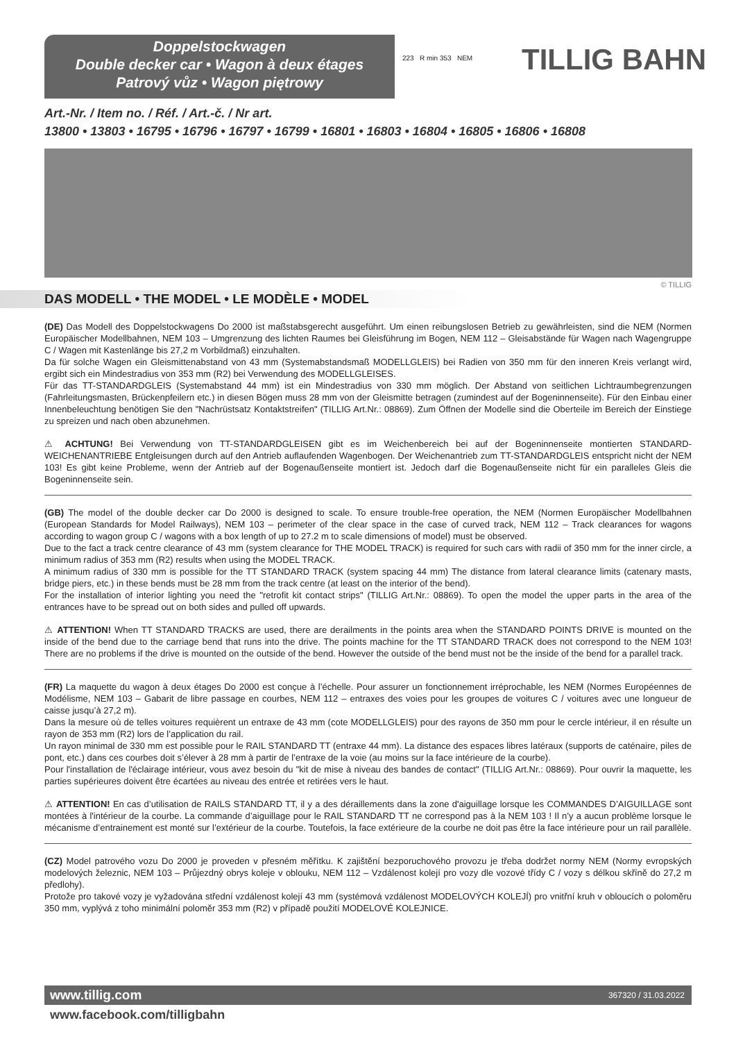Doppelstockwagen
Double decker car • Wagon à deux étages
Patrový vůz • Wagon piętrowy
223 R min 353 NEM TILLIG BAHN
Art.-Nr. / Item no. / Réf. / Art.-č. / Nr art.
13800 • 13803 • 16795 • 16796 • 16797 • 16799 • 16801 • 16803 • 16804 • 16805 • 16806 • 16808
© TILLIG
DAS MODELL • THE MODEL • LE MODÈLE • MODEL
(DE) Das Modell des Doppelstockwagens Do 2000 ist maßstabsgerecht ausgeführt. Um einen reibungslosen Betrieb zu gewährleisten, sind die NEM (Normen Europäischer Modellbahnen, NEM 103 – Umgrenzung des lichten Raumes bei Gleisführung im Bogen, NEM 112 – Gleisabstände für Wagen nach Wagengruppe C / Wagen mit Kastenlänge bis 27,2 m Vorbildmaß) einzuhalten.
Da für solche Wagen ein Gleismittenabstand von 43 mm (Systemabstandsmaß MODELLGLEIS) bei Radien von 350 mm für den inneren Kreis verlangt wird, ergibt sich ein Mindestradius von 353 mm (R2) bei Verwendung des MODELLGLEISES.
Für das TT-STANDARDGLEIS (Systemabstand 44 mm) ist ein Mindestradius von 330 mm möglich. Der Abstand von seitlichen Lichtraumbegrenzungen (Fahrleitungsmasten, Brückenpfeilern etc.) in diesen Bögen muss 28 mm von der Gleismitte betragen (zumindest auf der Bogeninnenseite). Für den Einbau einer Innenbeleuchtung benötigen Sie den "Nachrüstsatz Kontaktstreifen" (TILLIG Art.Nr.: 08869). Zum Öffnen der Modelle sind die Oberteile im Bereich der Einstiege zu spreizen und nach oben abzunehmen.
⚠ ACHTUNG! Bei Verwendung von TT-STANDARDGLEISEN gibt es im Weichenbereich bei auf der Bogeninnenseite montierten STANDARD-WEICHENANTRIEBE Entgleisungen durch auf den Antrieb auflaufenden Wagenbogen. Der Weichenantrieb zum TT-STANDARDGLEIS entspricht nicht der NEM 103! Es gibt keine Probleme, wenn der Antrieb auf der Bogenaußenseite montiert ist. Jedoch darf die Bogenaußenseite nicht für ein paralleles Gleis die Bogeninnenseite sein.
(GB) The model of the double decker car Do 2000 is designed to scale. To ensure trouble-free operation, the NEM (Normen Europäischer Modellbahnen (European Standards for Model Railways), NEM 103 – perimeter of the clear space in the case of curved track, NEM 112 – Track clearances for wagons according to wagon group C / wagons with a box length of up to 27.2 m to scale dimensions of model) must be observed.
Due to the fact a track centre clearance of 43 mm (system clearance for THE MODEL TRACK) is required for such cars with radii of 350 mm for the inner circle, a minimum radius of 353 mm (R2) results when using the MODEL TRACK.
A minimum radius of 330 mm is possible for the TT STANDARD TRACK (system spacing 44 mm) The distance from lateral clearance limits (catenary masts, bridge piers, etc.) in these bends must be 28 mm from the track centre (at least on the interior of the bend).
For the installation of interior lighting you need the "retrofit kit contact strips" (TILLIG Art.Nr.: 08869). To open the model the upper parts in the area of the entrances have to be spread out on both sides and pulled off upwards.
⚠ ATTENTION! When TT STANDARD TRACKS are used, there are derailments in the points area when the STANDARD POINTS DRIVE is mounted on the inside of the bend due to the carriage bend that runs into the drive. The points machine for the TT STANDARD TRACK does not correspond to the NEM 103! There are no problems if the drive is mounted on the outside of the bend. However the outside of the bend must not be the inside of the bend for a parallel track.
(FR) La maquette du wagon à deux étages Do 2000 est conçue à l’échelle. Pour assurer un fonctionnement irréprochable, les NEM (Normes Européennes de Modélisme, NEM 103 – Gabarit de libre passage en courbes, NEM 112 – entraxes des voies pour les groupes de voitures C / voitures avec une longueur de caisse jusqu’à 27,2 m).
Dans la mesure où de telles voitures requièrent un entraxe de 43 mm (cote MODELLGLEIS) pour des rayons de 350 mm pour le cercle intérieur, il en résulte un rayon de 353 mm (R2) lors de l’application du rail.
Un rayon minimal de 330 mm est possible pour le RAIL STANDARD TT (entraxe 44 mm). La distance des espaces libres latéraux (supports de caténaire, piles de pont, etc.) dans ces courbes doit s’élever à 28 mm à partir de l’entraxe de la voie (au moins sur la face intérieure de la courbe).
Pour l'installation de l'éclairage intérieur, vous avez besoin du "kit de mise à niveau des bandes de contact" (TILLIG Art.Nr.: 08869). Pour ouvrir la maquette, les parties supérieures doivent être écartées au niveau des entrée et retirées vers le haut.
⚠ ATTENTION! En cas d’utilisation de RAILS STANDARD TT, il y a des déraillements dans la zone d'aiguillage lorsque les COMMANDES D’AIGUILLAGE sont montées à l'intérieur de la courbe. La commande d’aiguillage pour le RAIL STANDARD TT ne correspond pas à la NEM 103 ! Il n’y a aucun problème lorsque le mécanisme d’entrainement est monté sur l’extérieur de la courbe. Toutefois, la face extérieure de la courbe ne doit pas être la face intérieure pour un rail parallèle.
(CZ) Model patrového vozu Do 2000 je proveden v přesném měřítku. K zajištění bezporuchového provozu je třeba dodržet normy NEM (Normy evropských modelových železnic, NEM 103 – Průjezdný obrys koleje v oblouku, NEM 112 – Vzdálenost kolejí pro vozy dle vozové třídy C / vozy s délkou skříně do 27,2 m předlohy).
Protože pro takové vozy je vyžadována střední vzdálenost kolejí 43 mm (systémová vzdálenost MODELOVÝCH KOLEJÍ) pro vnitřní kruh v obloucích o poloměru 350 mm, vyplývá z toho minimální poloměr 353 mm (R2) v případě použití MODELOVÉ KOLEJNICE.
www.tillig.com 367320 / 31.03.2022
www.facebook.com/tilligbahn